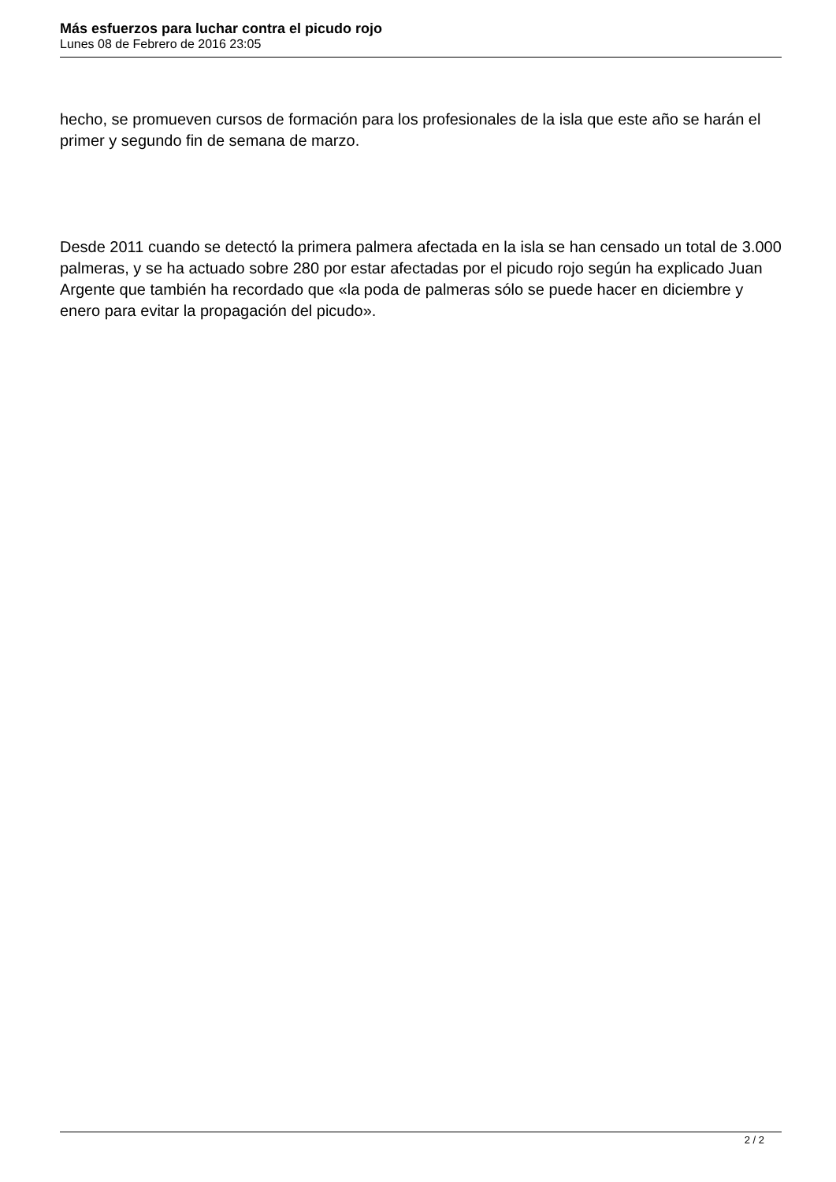Más esfuerzos para luchar contra el picudo rojo
Lunes 08 de Febrero de 2016 23:05
hecho, se promueven cursos de formación para los profesionales de la isla que este año se harán el primer y segundo fin de semana de marzo.
Desde 2011 cuando se detectó la primera palmera afectada en la isla se han censado un total de 3.000 palmeras, y se ha actuado sobre 280 por estar afectadas por el picudo rojo según ha explicado Juan Argente que también ha recordado que «la poda de palmeras sólo se puede hacer en diciembre y enero para evitar la propagación del picudo».
2 / 2